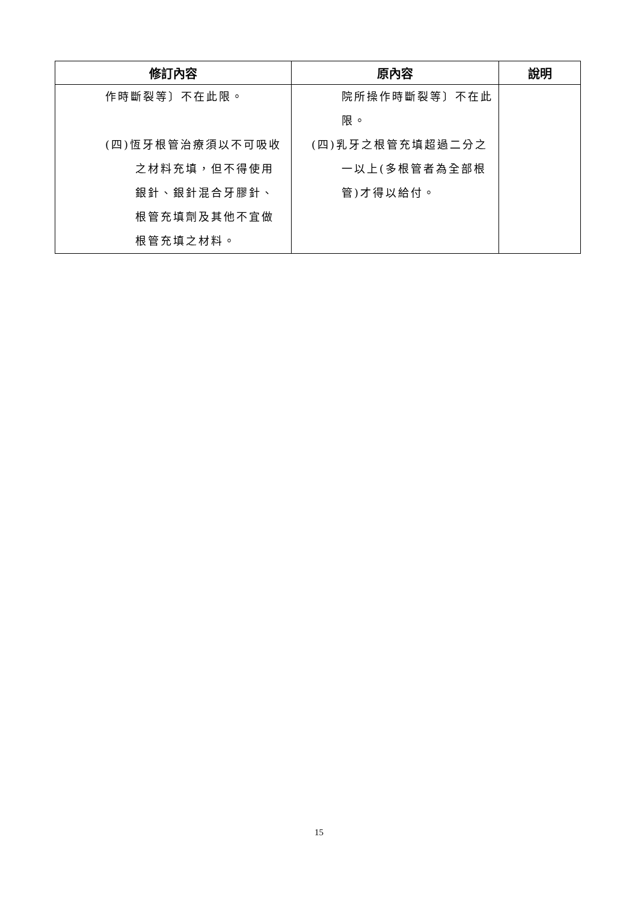| 修訂內容 | 原內容 | 說明 |
| --- | --- | --- |
| 作時斷裂等〕不在此限。 (四)恆牙根管治療須以不可吸收之材料充填，但不得使用銀針、銀針混合牙膠針、根管充填劑及其他不宜做根管充填之材料。 | 院所操作時斷裂等〕不在此限。 (四)乳牙之根管充填超過二分之一以上(多根管者為全部根管)才得以給付。 | |
15